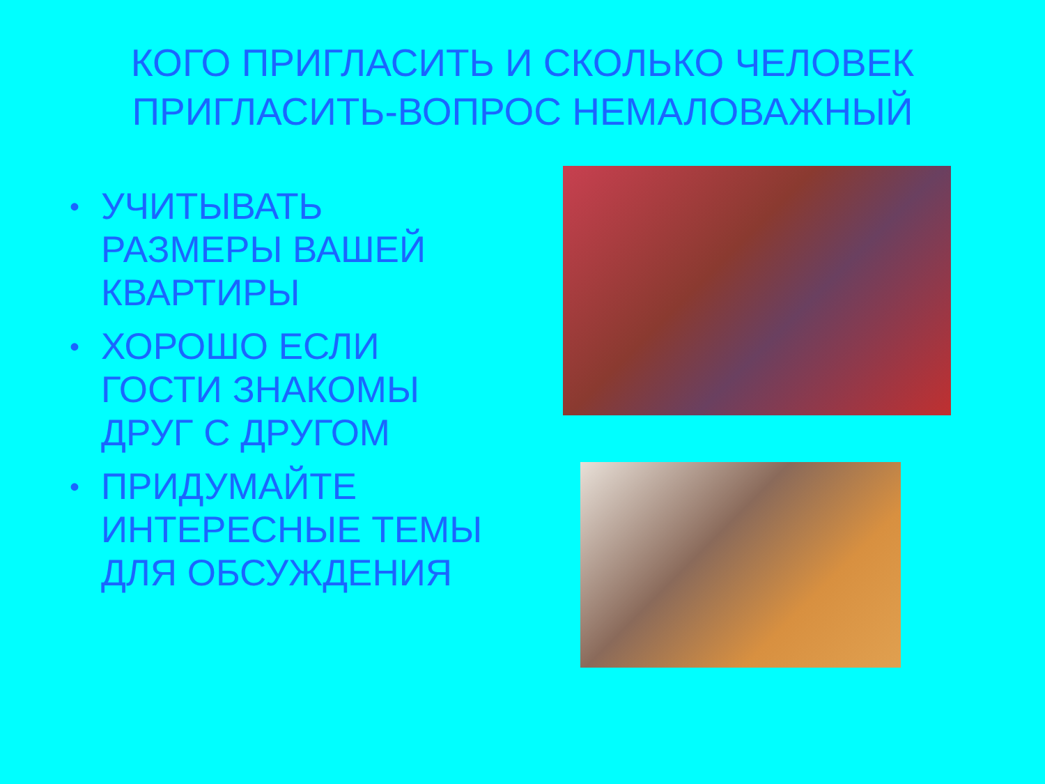КОГО ПРИГЛАСИТЬ И СКОЛЬКО ЧЕЛОВЕК
ПРИГЛАСИТЬ-ВОПРОС НЕМАЛОВАЖНЫЙ
• УЧИТЫВАТЬ РАЗМЕРЫ ВАШЕЙ КВАРТИРЫ
• ХОРОШО ЕСЛИ ГОСТИ ЗНАКОМЫ ДРУГ С ДРУГОМ
• ПРИДУМАЙТЕ ИНТЕРЕСНЫЕ ТЕМЫ ДЛЯ ОБСУЖДЕНИЯ